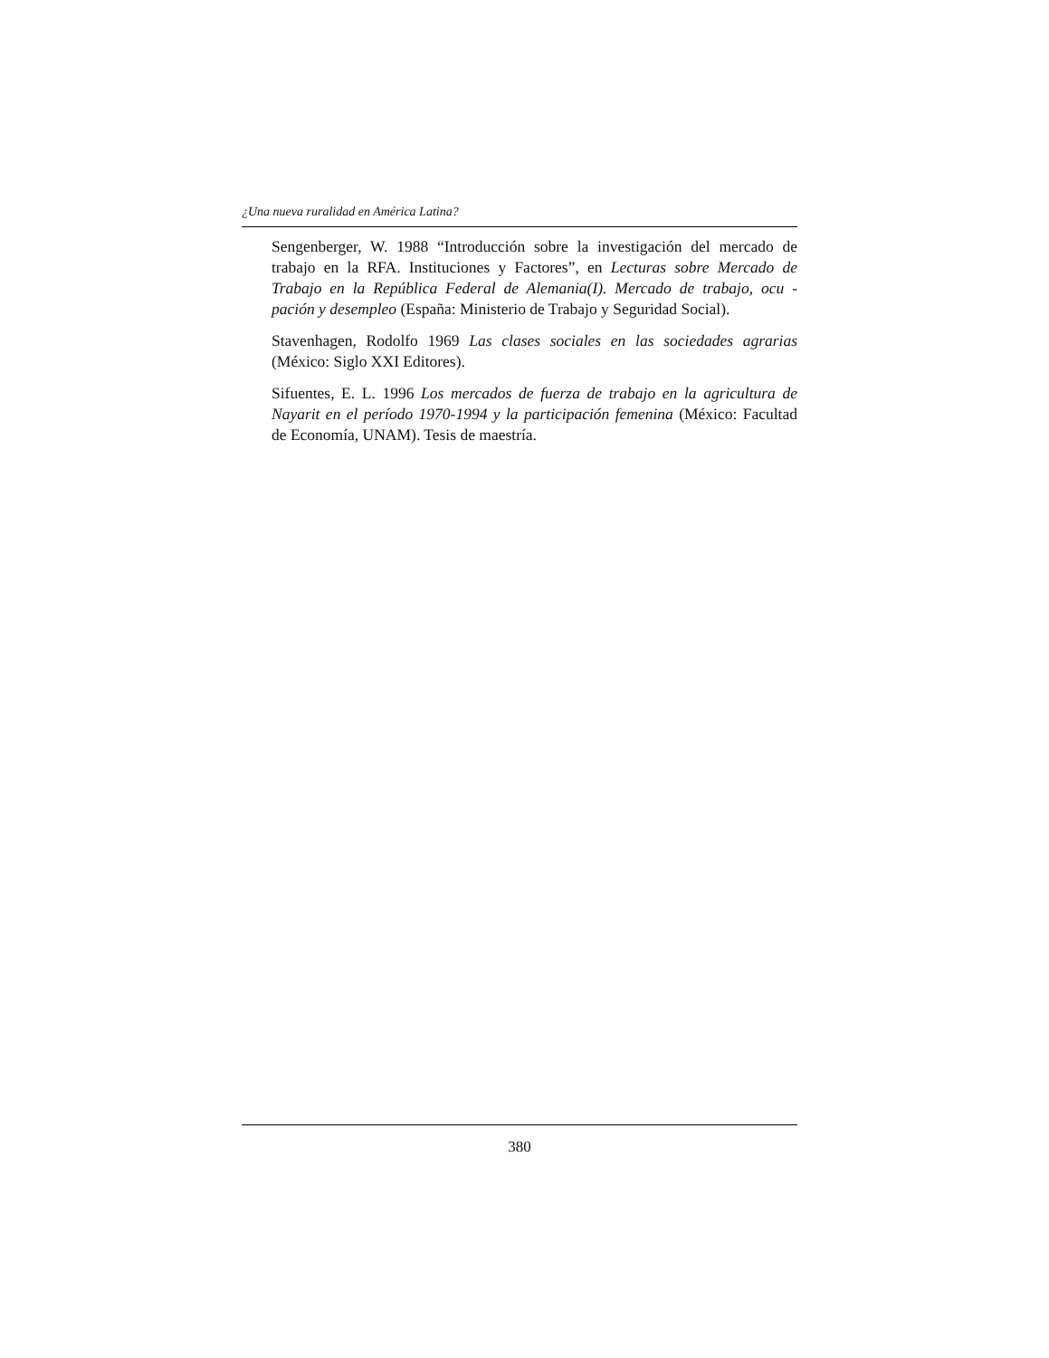¿Una nueva ruralidad en América Latina?
Sengenberger, W. 1988 “Introducción sobre la investigación del mercado de trabajo en la RFA. Instituciones y Factores”, en Lecturas sobre Mercado de Trabajo en la República Federal de Alemania(I). Mercado de trabajo, ocu - pación y desempleo (España: Ministerio de Trabajo y Seguridad Social).
Stavenhagen, Rodolfo 1969 Las clases sociales en las sociedades agrarias (México: Siglo XXI Editores).
Sifuentes, E. L. 1996 Los mercados de fuerza de trabajo en la agricultura de Nayarit en el período 1970-1994 y la participación femenina (México: Facultad de Economía, UNAM). Tesis de maestría.
380